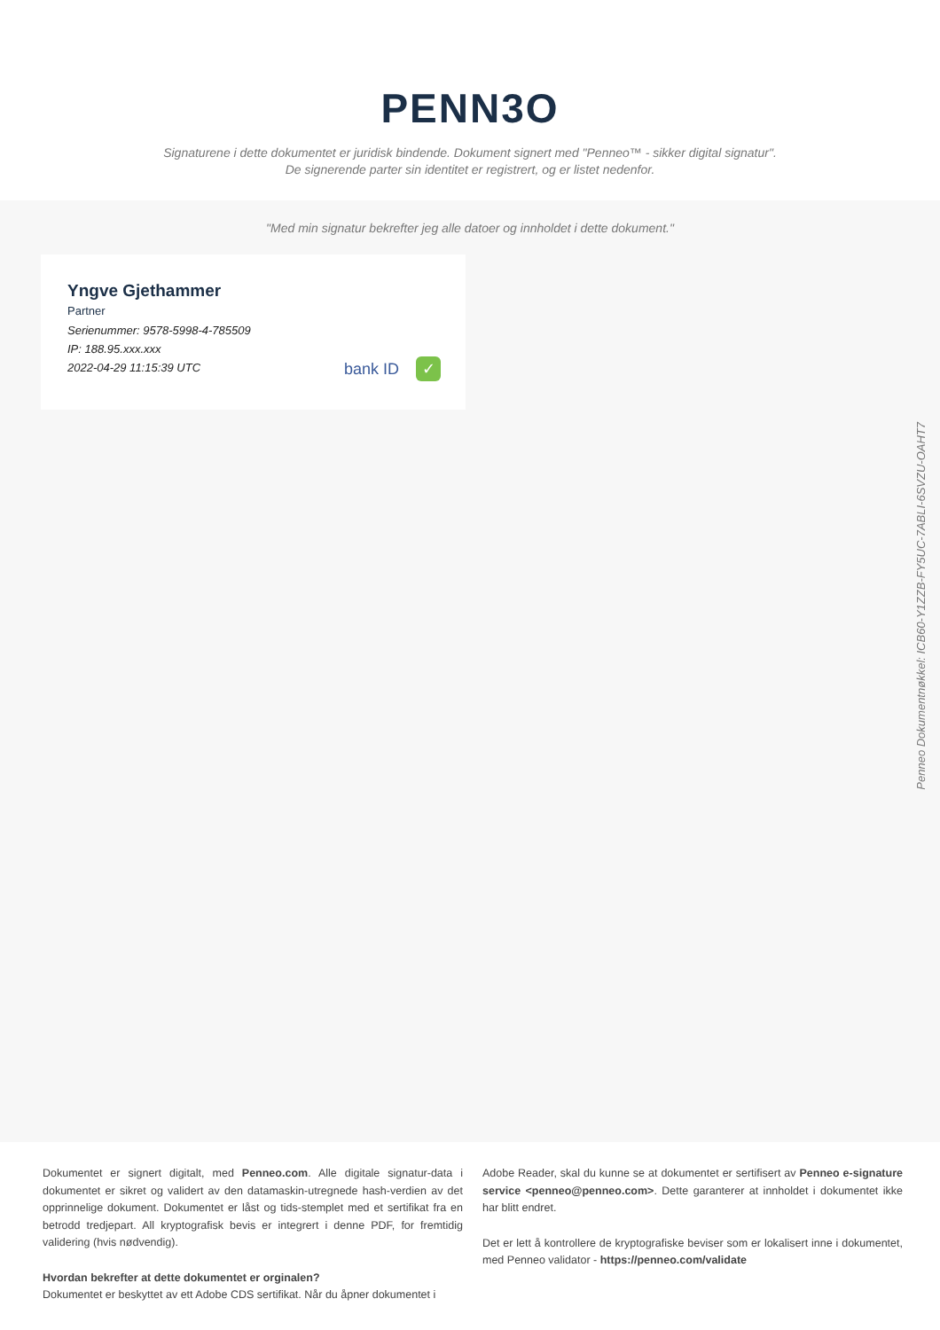PENN3O
Signaturene i dette dokumentet er juridisk bindende. Dokument signert med "Penneo™ - sikker digital signatur".
De signerende parter sin identitet er registrert, og er listet nedenfor.
"Med min signatur bekrefter jeg alle datoer og innholdet i dette dokument."
Yngve Gjethammer
Partner
Serienummer: 9578-5998-4-785509
IP: 188.95.xxx.xxx
2022-04-29 11:15:39 UTC
bank ID ✓
Penneo Dokumentnøkkel: ICB60-Y1ZZB-FY5UC-7ABLI-6SVZU-OAHT7
Dokumentet er signert digitalt, med Penneo.com. Alle digitale signatur-data i dokumentet er sikret og validert av den datamaskin-utregnede hash-verdien av det opprinnelige dokument. Dokumentet er låst og tids-stemplet med et sertifikat fra en betrodd tredjepart. All kryptografisk bevis er integrert i denne PDF, for fremtidig validering (hvis nødvendig).
Hvordan bekrefter at dette dokumentet er orginalen?
Dokumentet er beskyttet av ett Adobe CDS sertifikat. Når du åpner dokumentet i
Adobe Reader, skal du kunne se at dokumentet er sertifisert av Penneo e-signature service <penneo@penneo.com>. Dette garanterer at innholdet i dokumentet ikke har blitt endret.
Det er lett å kontrollere de kryptografiske beviser som er lokalisert inne i dokumentet, med Penneo validator - https://penneo.com/validate